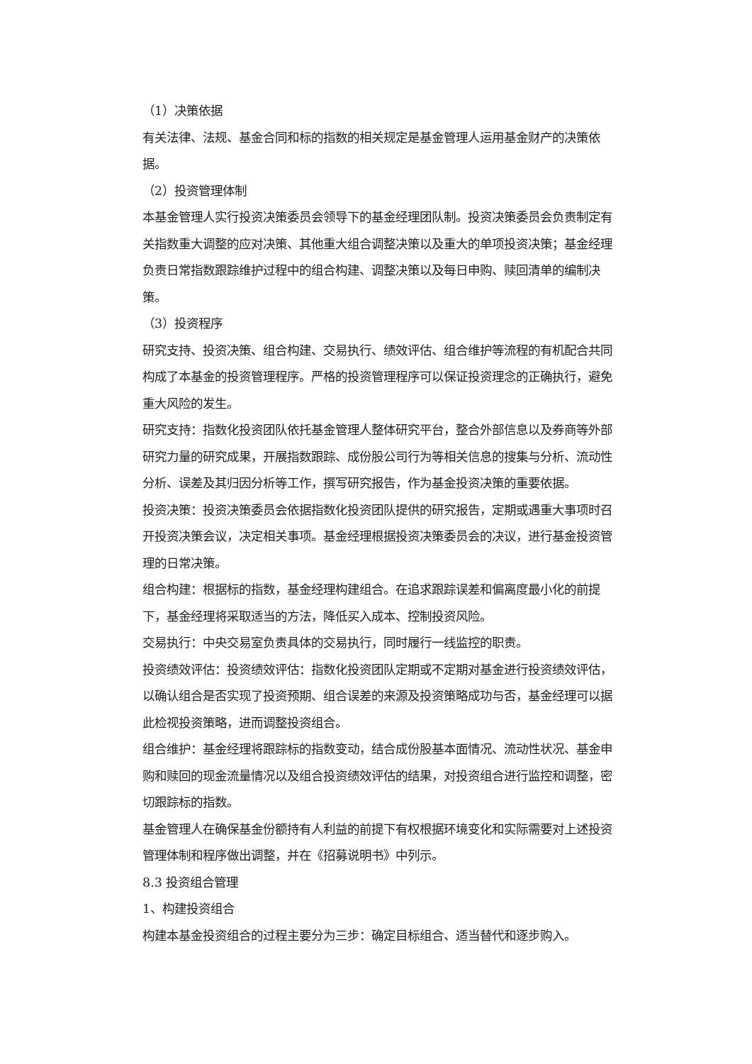（1）决策依据
有关法律、法规、基金合同和标的指数的相关规定是基金管理人运用基金财产的决策依据。
（2）投资管理体制
本基金管理人实行投资决策委员会领导下的基金经理团队制。投资决策委员会负责制定有关指数重大调整的应对决策、其他重大组合调整决策以及重大的单项投资决策；基金经理负责日常指数跟踪维护过程中的组合构建、调整决策以及每日申购、赎回清单的编制决策。
（3）投资程序
研究支持、投资决策、组合构建、交易执行、绩效评估、组合维护等流程的有机配合共同构成了本基金的投资管理程序。严格的投资管理程序可以保证投资理念的正确执行，避免重大风险的发生。
研究支持：指数化投资团队依托基金管理人整体研究平台，整合外部信息以及券商等外部研究力量的研究成果，开展指数跟踪、成份股公司行为等相关信息的搜集与分析、流动性分析、误差及其归因分析等工作，撰写研究报告，作为基金投资决策的重要依据。
投资决策：投资决策委员会依据指数化投资团队提供的研究报告，定期或遇重大事项时召开投资决策会议，决定相关事项。基金经理根据投资决策委员会的决议，进行基金投资管理的日常决策。
组合构建：根据标的指数，基金经理构建组合。在追求跟踪误差和偏离度最小化的前提下，基金经理将采取适当的方法，降低买入成本、控制投资风险。
交易执行：中央交易室负责具体的交易执行，同时履行一线监控的职责。
投资绩效评估：投资绩效评估：指数化投资团队定期或不定期对基金进行投资绩效评估，以确认组合是否实现了投资预期、组合误差的来源及投资策略成功与否，基金经理可以据此检视投资策略，进而调整投资组合。
组合维护：基金经理将跟踪标的指数变动，结合成份股基本面情况、流动性状况、基金申购和赎回的现金流量情况以及组合投资绩效评估的结果，对投资组合进行监控和调整，密切跟踪标的指数。
基金管理人在确保基金份额持有人利益的前提下有权根据环境变化和实际需要对上述投资管理体制和程序做出调整，并在《招募说明书》中列示。
8.3 投资组合管理
1、构建投资组合
构建本基金投资组合的过程主要分为三步：确定目标组合、适当替代和逐步购入。